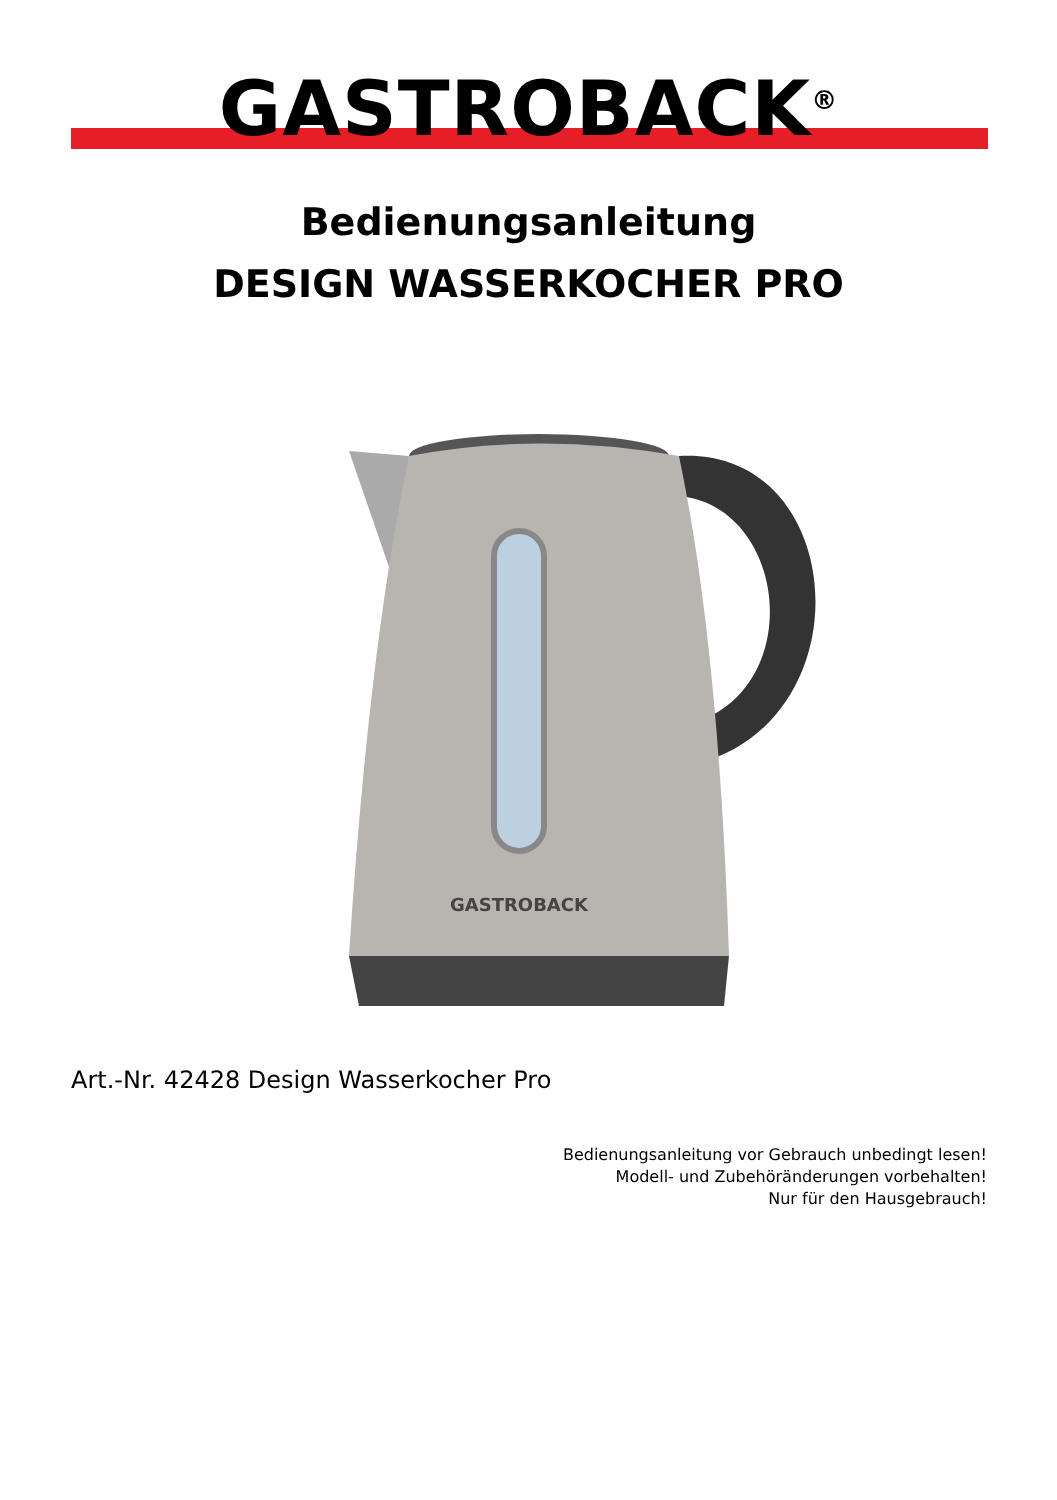GASTROBACK<sup>®</sup>
Bedienungsanleitung
DESIGN WASSERKOCHER PRO
GASTROBACK
Art.-Nr. 42428 Design Wasserkocher Pro
Bedienungsanleitung vor Gebrauch unbedingt lesen!
Modell- und Zubehöränderungen vorbehalten!
Nur für den Hausgebrauch!